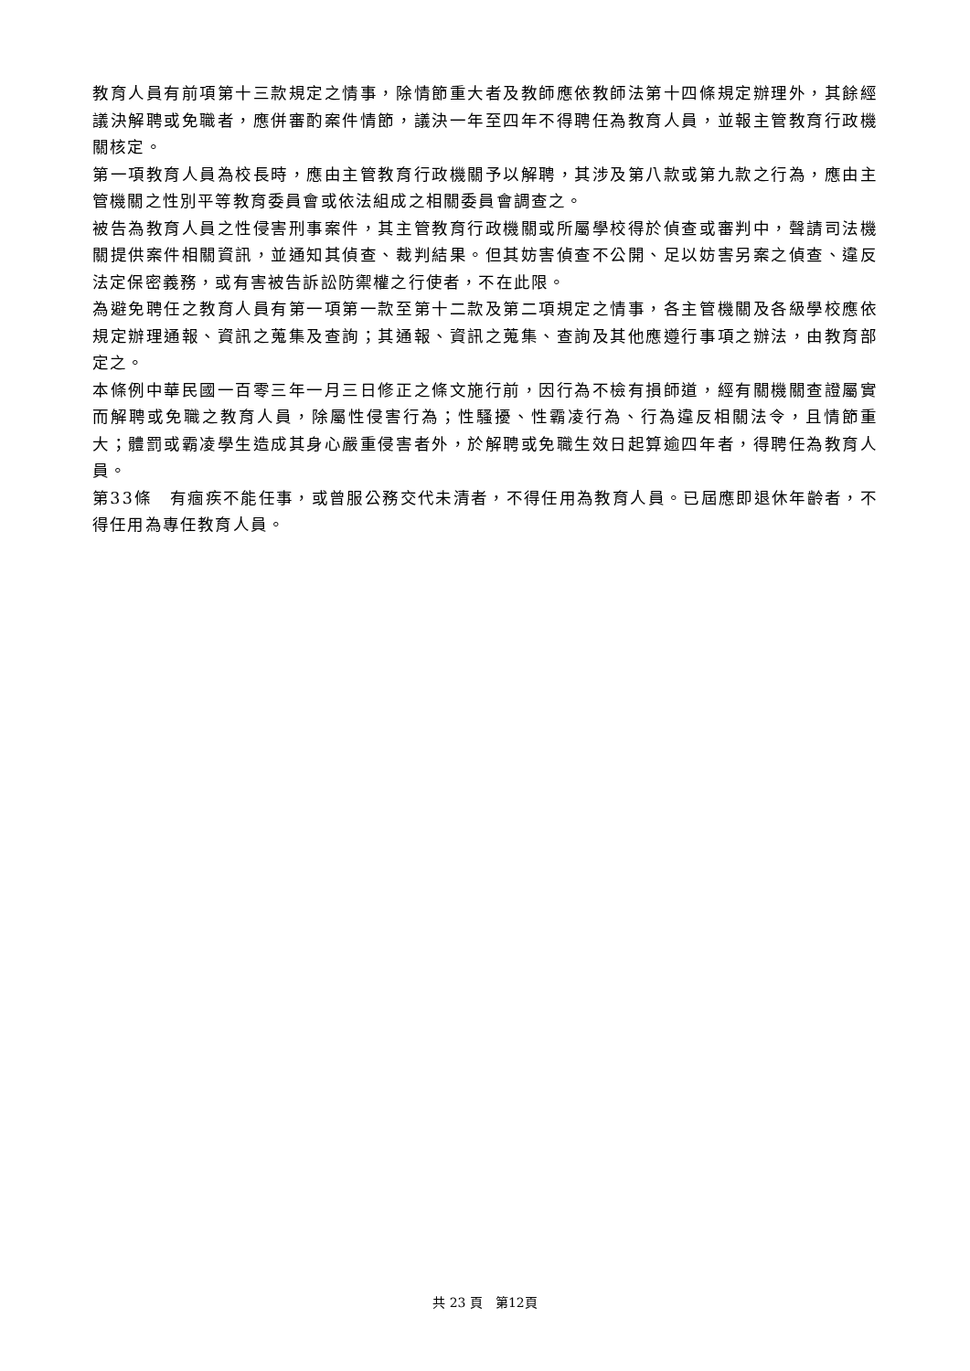教育人員有前項第十三款規定之情事，除情節重大者及教師應依教師法第十四條規定辦理外，其餘經議決解聘或免職者，應併審酌案件情節，議決一年至四年不得聘任為教育人員，並報主管教育行政機關核定。
第一項教育人員為校長時，應由主管教育行政機關予以解聘，其涉及第八款或第九款之行為，應由主管機關之性別平等教育委員會或依法組成之相關委員會調查之。
被告為教育人員之性侵害刑事案件，其主管教育行政機關或所屬學校得於偵查或審判中，聲請司法機關提供案件相關資訊，並通知其偵查、裁判結果。但其妨害偵查不公開、足以妨害另案之偵查、違反法定保密義務，或有害被告訴訟防禦權之行使者，不在此限。
為避免聘任之教育人員有第一項第一款至第十二款及第二項規定之情事，各主管機關及各級學校應依規定辦理通報、資訊之蒐集及查詢；其通報、資訊之蒐集、查詢及其他應遵行事項之辦法，由教育部定之。
本條例中華民國一百零三年一月三日修正之條文施行前，因行為不檢有損師道，經有關機關查證屬實而解聘或免職之教育人員，除屬性侵害行為；性騷擾、性霸凌行為、行為違反相關法令，且情節重大；體罰或霸凌學生造成其身心嚴重侵害者外，於解聘或免職生效日起算逾四年者，得聘任為教育人員。
第33條　有痼疾不能任事，或曾服公務交代未清者，不得任用為教育人員。已屆應即退休年齡者，不得任用為專任教育人員。
共 23 頁　第12頁